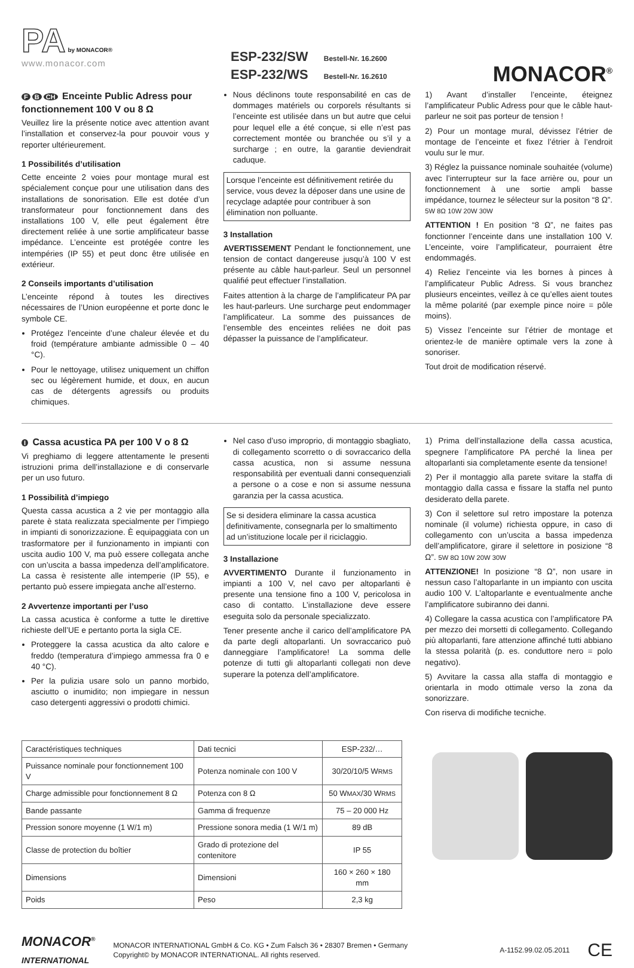PA
by MONACOR®
www.monacor.com
ESP-232/SW Bestell-Nr. 16.2600
ESP-232/WS Bestell-Nr. 16.2610
MONACOR<sup>®</sup>
F B CH Enceinte Public Adress pour fonctionnement 100 V ou 8 Ω
Veuillez lire la présente notice avec attention avant l’installation et conservez-la pour pouvoir vous y reporter ultérieurement.
1 Possibilités d’utilisation
Cette enceinte 2 voies pour montage mural est spécialement conçue pour une utilisation dans des installations de sonorisation. Elle est dotée d’un transformateur pour fonctionnement dans des installations 100 V, elle peut également être directement reliée à une sortie amplificateur basse impédance. L’enceinte est protégée contre les intempéries (IP 55) et peut donc être utilisée en extérieur.
2 Conseils importants d’utilisation
L’enceinte répond à toutes les directives nécessaires de l’Union européenne et porte donc le symbole CE.
Protégez l’enceinte d’une chaleur élevée et du froid (température ambiante admissible 0 – 40 °C).
Pour le nettoyage, utilisez uniquement un chiffon sec ou légèrement humide, et doux, en aucun cas de détergents agressifs ou produits chimiques.
Nous déclinons toute responsabilité en cas de dommages matériels ou corporels résultants si l’enceinte est utilisée dans un but autre que celui pour lequel elle a été conçue, si elle n’est pas correctement montée ou branchée ou s’il y a surcharge ; en outre, la garantie deviendrait caduque.
Lorsque l’enceinte est définitivement retirée du service, vous devez la déposer dans une usine de recyclage adaptée pour contribuer à son élimination non polluante.
3 Installation
AVERTISSEMENT Pendant le fonctionnement, une tension de contact dangereuse jusqu’à 100 V est présente au câble haut-parleur. Seul un personnel qualifié peut effectuer l’installation.
Faites attention à la charge de l’amplificateur PA par les haut-parleurs. Une surcharge peut endommager l’amplificateur. La somme des puissances de l’ensemble des enceintes reliées ne doit pas dépasser la puissance de l’amplificateur.
1) Avant d’installer l’enceinte, éteignez l’amplificateur Public Adress pour que le câble haut-parleur ne soit pas porteur de tension !
2) Pour un montage mural, dévissez l’étrier de montage de l’enceinte et fixez l’étrier à l’endroit voulu sur le mur.
3) Réglez la puissance nominale souhaitée (volume) avec l’interrupteur sur la face arrière ou, pour un fonctionnement à une sortie ampli basse impédance, tournez le sélecteur sur la positon “8 Ω”. 5W 8Ω 10W 20W 30W
ATTENTION ! En position “8 Ω”, ne faites pas fonctionner l’enceinte dans une installation 100 V. L’enceinte, voire l’amplificateur, pourraient être endommagés.
4) Reliez l’enceinte via les bornes à pinces à l’amplificateur Public Adress. Si vous branchez plusieurs enceintes, veillez à ce qu’elles aient toutes la même polarité (par exemple pince noire = pôle moins).
5) Vissez l’enceinte sur l’étrier de montage et orientez-le de manière optimale vers la zone à sonoriser.
Tout droit de modification réservé.
I Cassa acustica PA per 100 V o 8 Ω
Vi preghiamo di leggere attentamente le presenti istruzioni prima dell’installazione e di conservarle per un uso futuro.
1 Possibilità d’impiego
Questa cassa acustica a 2 vie per montaggio alla parete è stata realizzata specialmente per l’impiego in impianti di sonorizzazione. È equipaggiata con un trasformatore per il funzionamento in impianti con uscita audio 100 V, ma può essere collegata anche con un’uscita a bassa impedenza dell’amplificatore. La cassa è resistente alle intemperie (IP 55), e pertanto può essere impiegata anche all’esterno.
2 Avvertenze importanti per l’uso
La cassa acustica è conforme a tutte le direttive richieste dell’UE e pertanto porta la sigla CE.
Proteggere la cassa acustica da alto calore e freddo (temperatura d’impiego ammessa fra 0 e 40 °C).
Per la pulizia usare solo un panno morbido, asciutto o inumidito; non impiegare in nessun caso detergenti aggressivi o prodotti chimici.
Nel caso d’uso improprio, di montaggio sbagliato, di collegamento scorretto o di sovraccarico della cassa acustica, non si assume nessuna responsabilità per eventuali danni consequenziali a persone o a cose e non si assume nessuna garanzia per la cassa acustica.
Se si desidera eliminare la cassa acustica definitivamente, consegnarla per lo smaltimento ad un’istituzione locale per il riciclaggio.
3 Installazione
AVVERTIMENTO Durante il funzionamento in impianti a 100 V, nel cavo per altoparlanti è presente una tensione fino a 100 V, pericolosa in caso di contatto. L’installazione deve essere eseguita solo da personale specializzato.
Tener presente anche il carico dell’amplificatore PA da parte degli altoparlanti. Un sovraccarico può danneggiare l’amplificatore! La somma delle potenze di tutti gli altoparlanti collegati non deve superare la potenza dell’amplificatore.
1) Prima dell’installazione della cassa acustica, spegnere l’amplificatore PA perché la linea per altoparlanti sia completamente esente da tensione!
2) Per il montaggio alla parete svitare la staffa di montaggio dalla cassa e fissare la staffa nel punto desiderato della parete.
3) Con il selettore sul retro impostare la potenza nominale (il volume) richiesta oppure, in caso di collegamento con un’uscita a bassa impedenza dell’amplificatore, girare il selettore in posizione “8 Ω”. 5W 8Ω 10W 20W 30W
ATTENZIONE! In posizione “8 Ω”, non usare in nessun caso l’altoparlante in un impianto con uscita audio 100 V. L’altoparlante e eventualmente anche l’amplificatore subiranno dei danni.
4) Collegare la cassa acustica con l’amplificatore PA per mezzo dei morsetti di collegamento. Collegando più altoparlanti, fare attenzione affinché tutti abbiano la stessa polarità (p. es. conduttore nero = polo negativo).
5) Avvitare la cassa alla staffa di montaggio e orientarla in modo ottimale verso la zona da sonorizzare.
Con riserva di modifiche tecniche.
| Caractéristiques techniques | Dati tecnici | ESP-232/… |
| --- | --- | --- |
| Puissance nominale pour fonctionnement 100 V | Potenza nominale con 100 V | 30/20/10/5 W RMS |
| Charge admissible pour fonctionnement 8 Ω | Potenza con 8 Ω | 50 W MAX /30 W RMS |
| Bande passante | Gamma di frequenze | 75 – 20 000 Hz |
| Pression sonore moyenne (1 W/1 m) | Pressione sonora media (1 W/1 m) | 89 dB |
| Classe de protection du boîtier | Grado di protezione del contenitore | IP 55 |
| Dimensions | Dimensioni | 160 × 260 × 180 mm |
| Poids | Peso | 2,3 kg |
MONACOR<sup>®</sup>
INTERNATIONAL
MONACOR INTERNATIONAL GmbH & Co. KG • Zum Falsch 36 • 28307 Bremen • Germany
Copyright© by MONACOR INTERNATIONAL. All rights reserved.
A-1152.99.02.05.2011
CE